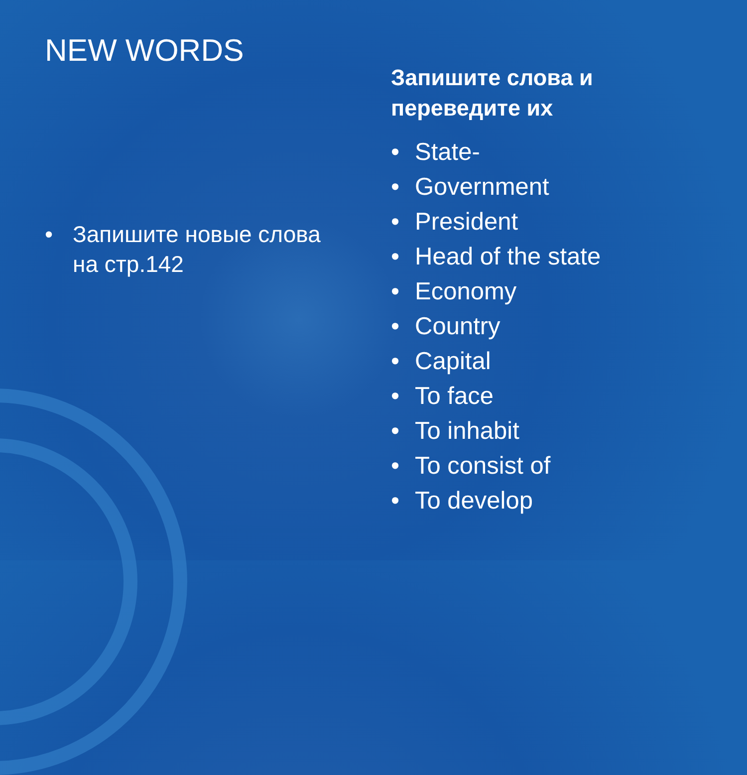NEW WORDS
• Запишите новые слова на стр.142
Запишите слова и
переведите их
• State-
• Government
• President
• Head of the state
• Economy
• Country
• Capital
• To face
• To inhabit
• To consist of
• To develop